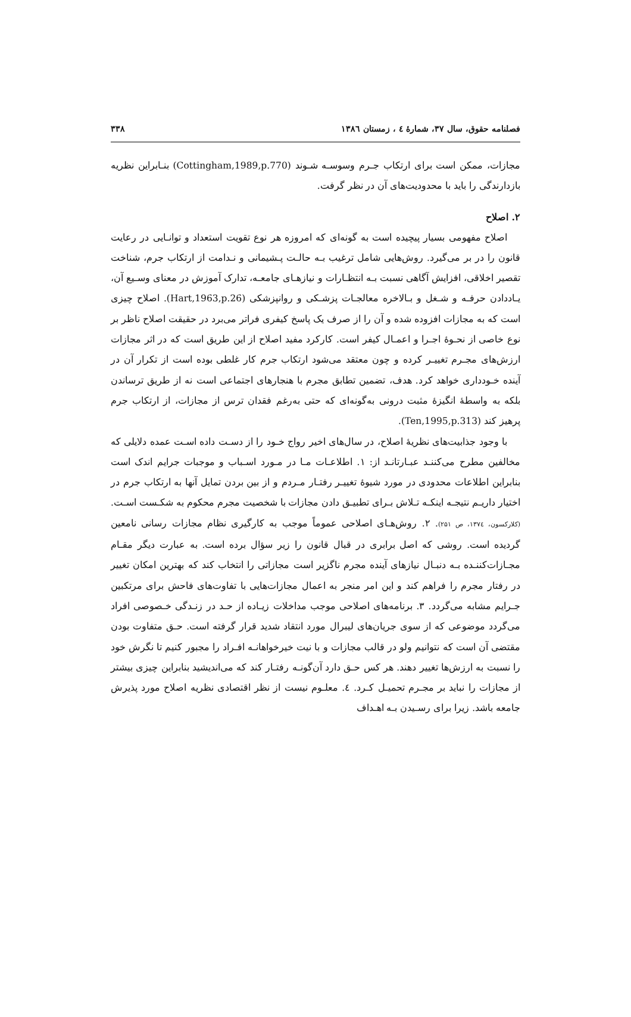فصلنامه حقوق، سال ۳۷، شمارهٔ ٤ ، زمستان ١٣٨٦ ۳۳۸
مجازات، ممکن است برای ارتکاب جـرم وسوسـه شـوند (Cottingham,1989,p.770) بنـابراین نظریه بازدارندگی را باید با محدودیت‌های آن در نظر گرفت.
۲. اصلاح
اصلاح مفهومی بسیار پیچیده است به گونه‌ای که امروزه هر نوع تقویت استعداد و توانـایی در رعایت قانون را در بر می‌گیرد. روش‌هایی شامل ترغیب بـه حالـت پـشیمانی و نـدامت از ارتکاب جرم، شناخت تقصیر اخلاقی، افزایش آگاهی نسبت بـه انتظـارات و نیازهـای جامعـه، تدارک آموزش در معنای وسـیع آن، یـاددادن حرفـه و شـغل و بـالاخره معالجـات پزشـکی و روانپزشکی (Hart,1963,p.26). اصلاح چیزی است که به مجازات افزوده شده و آن را از صرف یک پاسخ کیفری فراتر می‌برد در حقیقت اصلاح ناظر بر نوع خاصی از نحـوهٔ اجـرا و اعمـال کیفر است. کارکرد مفید اصلاح از این طریق است که در اثر مجازات ارزش‌های مجـرم تغییـر کرده و چون معتقد می‌شود ارتکاب جرم کار غلطی بوده است از تکرار آن در آینده خـودداری خواهد کرد. هدف، تضمین تطابق مجرم با هنجارهای اجتماعی است نه از طریق ترساندن بلکه به واسطهٔ انگیزهٔ مثبت درونی به‌گونه‌ای که حتی به‌رغم فقدان ترس از مجازات، از ارتکاب جرم پرهیز کند (Ten,1995,p.313).
با وجود جذابیت‌های نظریهٔ اصلاح، در سال‌های اخیر رواج خـود را از دسـت داده اسـت عمده دلایلی که مخالفین مطرح می‌کننـد عبـارتانـد از: ۱. اطلاعـات مـا در مـورد اسـباب و موجبات جرایم اندک است بنابراین اطلاعات محدودی در مورد شیوهٔ تغییـر رفتـار مـردم و از بین بردن تمایل آنها به ارتکاب جرم در اختیار داریـم نتیجـه اینکـه تـلاش بـرای تطبیـق دادن مجازات با شخصیت مجرم محکوم به شکـست اسـت. (کلارکسون، ۱۳۷٤، ص ۲۵۱). ۲. روش‌هـای اصلاحی عموماً موجب به کارگیری نظام مجازات رسانی نامعین گردیده است. روشی که اصل برابری در قبال قانون را زیر سؤال برده است. به عبارت دیگر مقـام مجـازات‌کننـده بـه دنبـال نیازهای آینده مجرم ناگزیر است مجازاتی را انتخاب کند که بهترین امکان تغییر در رفتار مجرم را فراهم کند و این امر منجر به اعمال مجازات‌هایی با تفاوت‌های فاحش برای مرتکبین جـرایم مشابه می‌گردد. ۳. برنامه‌های اصلاحی موجب مداخلات زیـاده از حـد در زنـدگی خـصوصی افراد می‌گردد موضوعی که از سوی جریان‌های لیبرال مورد انتقاد شدید قرار گرفته است. حـق متفاوت بودن مقتضی آن است که نتوانیم ولو در قالب مجازات و با نیت خیرخواهانـه افـراد را مجبور کنیم تا نگرش خود را نسبت به ارزش‌ها تغییر دهند. هر کس حـق دارد آن‌گونـه رفتـار کند که می‌اندیشید بنابراین چیزی بیشتر از مجازات را نباید بر مجـرم تحمیـل کـرد. ٤. معلـوم نیست از نظر اقتصادی نظریه اصلاح مورد پذیرش جامعه باشد. زیرا برای رسـیدن بـه اهـداف